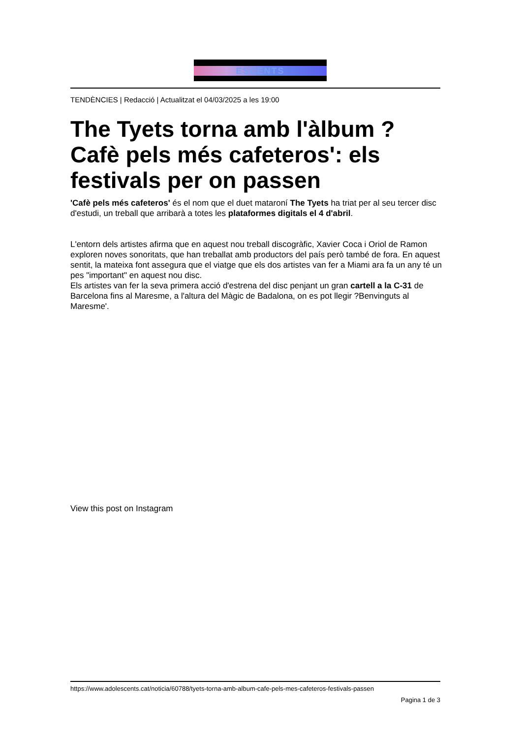ESCENTS
TENDÈNCIES | Redacció | Actualitzat el 04/03/2025 a les 19:00
The Tyets torna amb l'àlbum ?Cafè pels més cafeteros': els festivals per on passen
'Cafè pels més cafeteros' és el nom que el duet mataroní The Tyets ha triat per al seu tercer disc d'estudi, un treball que arribarà a totes les plataformes digitals el 4 d'abril.
L'entorn dels artistes afirma que en aquest nou treball discogràfic, Xavier Coca i Oriol de Ramon exploren noves sonoritats, que han treballat amb productors del país però també de fora. En aquest sentit, la mateixa font assegura que el viatge que els dos artistes van fer a Miami ara fa un any té un pes "important" en aquest nou disc.
Els artistes van fer la seva primera acció d'estrena del disc penjant un gran cartell a la C-31 de Barcelona fins al Maresme, a l'altura del Màgic de Badalona, on es pot llegir ?Benvinguts al Maresme'.
View this post on Instagram
https://www.adolescents.cat/noticia/60788/tyets-torna-amb-album-cafe-pels-mes-cafeteros-festivals-passen
Pagina 1 de 3